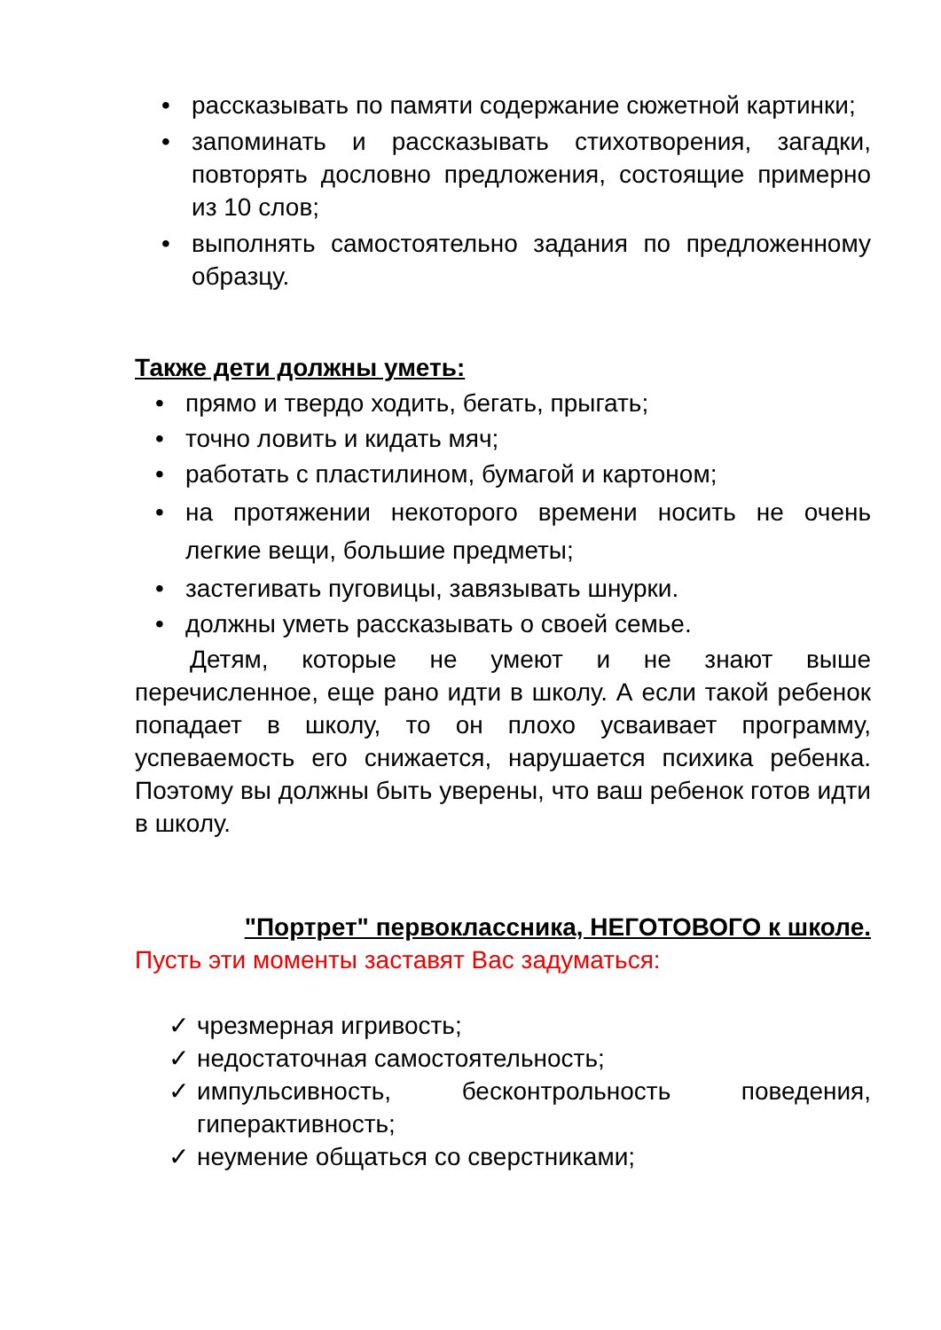• рассказывать по памяти содержание сюжетной картинки;
• запоминать и рассказывать стихотворения, загадки, повторять дословно предложения, состоящие примерно из 10 слов;
• выполнять самостоятельно задания по предложенному образцу.
Также дети должны уметь:
• прямо и твердо ходить, бегать, прыгать;
• точно ловить и кидать мяч;
• работать с пластилином, бумагой и картоном;
• на протяжении некоторого времени носить не очень легкие вещи, большие предметы;
• застегивать пуговицы, завязывать шнурки.
• должны уметь рассказывать о своей семье.
Детям, которые не умеют и не знают выше перечисленное, еще рано идти в школу. А если такой ребенок попадает в школу, то он плохо усваивает программу, успеваемость его снижается, нарушается психика ребенка. Поэтому вы должны быть уверены, что ваш ребенок готов идти в школу.
"Портрет" первоклассника, НЕГОТОВОГО к школе.
Пусть эти моменты заставят Вас задуматься:
✓ чрезмерная игривость;
✓ недостаточная самостоятельность;
✓ импульсивность, бесконтрольность поведения, гиперактивность;
✓ неумение общаться со сверстниками;